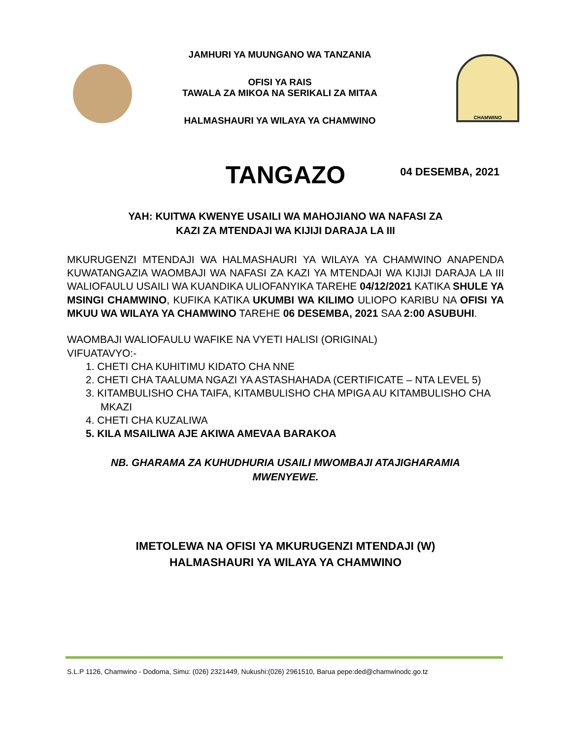JAMHURI YA MUUNGANO WA TANZANIA
OFISI YA RAIS
TAWALA ZA MIKOA NA SERIKALI ZA MITAA
HALMASHAURI YA WILAYA YA CHAMWINO
CHAMWINO
04 DESEMBA, 2021
TANGAZO
YAH: KUITWA KWENYE USAILI WA MAHOJIANO WA NAFASI ZA
KAZI ZA MTENDAJI WA KIJIJI DARAJA LA III
MKURUGENZI MTENDAJI WA HALMASHAURI YA WILAYA YA CHAMWINO ANAPENDA KUWATANGAZIA WAOMBAJI WA NAFASI ZA KAZI YA MTENDAJI WA KIJIJI DARAJA LA III WALIOFAULU USAILI WA KUANDIKA ULIOFANYIKA TAREHE 04/12/2021 KATIKA SHULE YA MSINGI CHAMWINO, KUFIKA KATIKA UKUMBI WA KILIMO ULIOPO KARIBU NA OFISI YA MKUU WA WILAYA YA CHAMWINO TAREHE 06 DESEMBA, 2021 SAA 2:00 ASUBUHI.
WAOMBAJI WALIOFAULU WAFIKE NA VYETI HALISI (ORIGINAL)
VIFUATAVYO:-
1. CHETI CHA KUHITIMU KIDATO CHA NNE
2. CHETI CHA TAALUMA NGAZI YA ASTASHAHADA (CERTIFICATE – NTA LEVEL 5)
3. KITAMBULISHO CHA TAIFA, KITAMBULISHO CHA MPIGA AU KITAMBULISHO CHA MKAZI
4. CHETI CHA KUZALIWA
5. KILA MSAILIWA AJE AKIWA AMEVAA BARAKOA
NB. GHARAMA ZA KUHUDHURIA USAILI MWOMBAJI ATAJIGHARAMIA
MWENYEWE.
IMETOLEWA NA OFISI YA MKURUGENZI MTENDAJI (W)
HALMASHAURI YA WILAYA YA CHAMWINO
S.L.P 1126, Chamwino - Dodoma, Simu: (026) 2321449, Nukushi:(026) 2961510, Barua pepe:ded@chamwinodc.go.tz